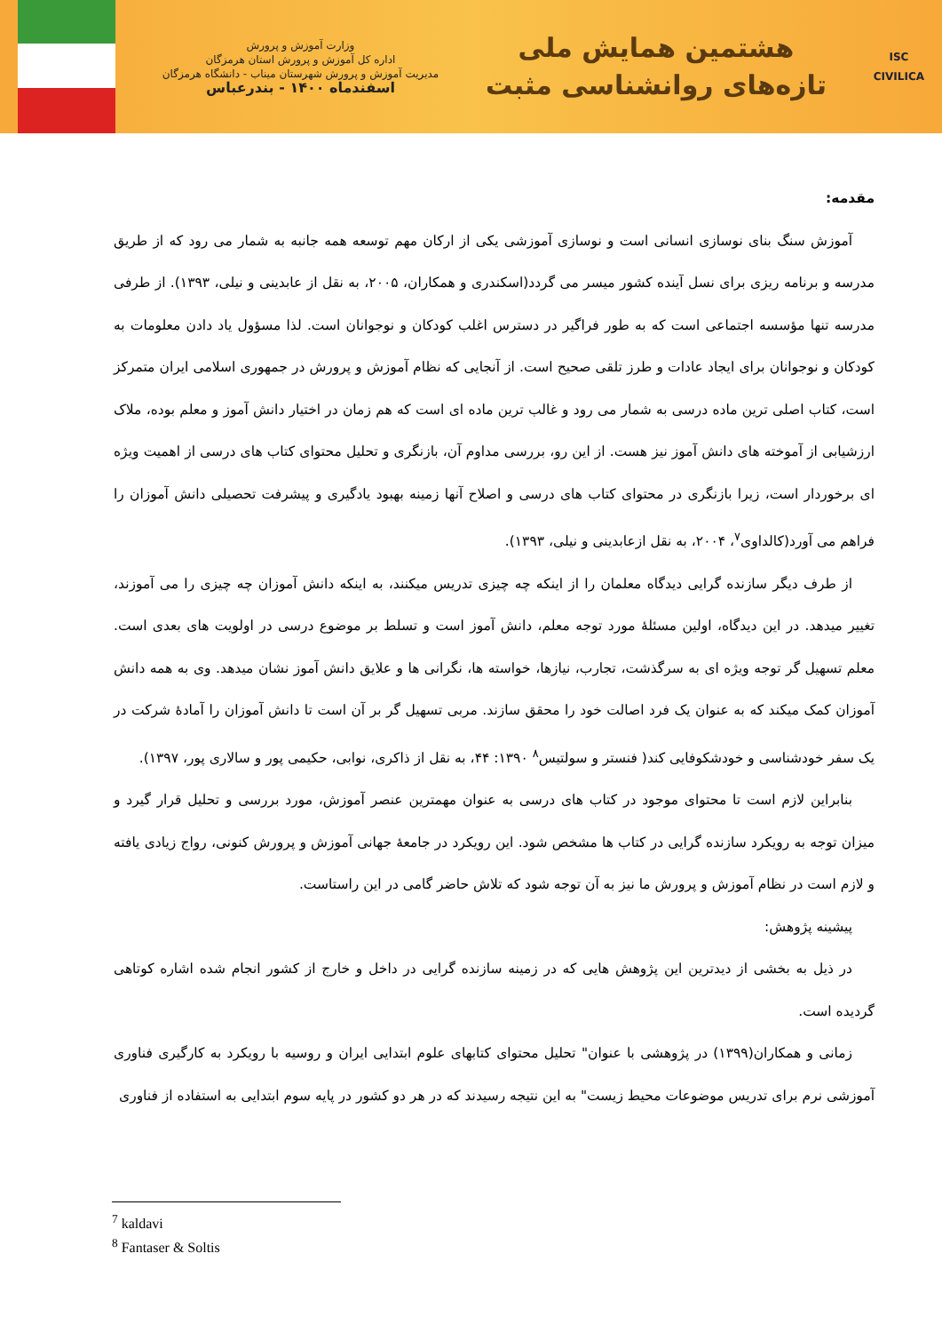ISC
CIVILICA
هشتمین همایش ملی
تازه‌های روانشناسی مثبت
وزارت آموزش و پرورش
اداره کل آموزش و پرورش استان هرمزگان
مدیریت آموزش و پرورش شهرستان میناب - دانشگاه هرمزگان
اسفندماه ۱۴۰۰ - بندرعباس
مقدمه:
آموزش سنگ بنای نوسازی انسانی است و نوسازی آموزشی یکی از ارکان مهم توسعه همه جانبه به شمار می رود که از طریق مدرسه و برنامه ریزی برای نسل آینده کشور میسر می گردد(اسکندری و همکاران، ۲۰۰۵، به نقل از عابدینی و نیلی، ۱۳۹۳). از طرفی مدرسه تنها مؤسسه اجتماعی است که به طور فراگیر در دسترس اغلب کودکان و نوجوانان است. لذا مسؤول یاد دادن معلومات به کودکان و نوجوانان برای ایجاد عادات و طرز تلقی صحیح است. از آنجایی که نظام آموزش و پرورش در جمهوری اسلامی ایران متمرکز است، کتاب اصلی ترین ماده درسی به شمار می رود و غالب ترین ماده ای است که هم زمان در اختیار دانش آموز و معلم بوده، ملاک ارزشیابی از آموخته های دانش آموز نیز هست. از این رو، بررسی مداوم آن، بازنگری و تحلیل محتوای کتاب های درسی از اهمیت ویژه ای برخوردار است، زیرا بازنگری در محتوای کتاب های درسی و اصلاح آنها زمینه بهبود یادگیری و پیشرفت تحصیلی دانش آموزان را فراهم می آورد(کالداوی<sup>۷</sup>، ۲۰۰۴، به نقل ازعابدینی و نیلی، ۱۳۹۳).
از طرف دیگر سازنده گرایی دیدگاه معلمان را از اینکه چه چیزی تدریس میکنند، به اینکه دانش آموزان چه چیزی را می آموزند، تغییر میدهد. در این دیدگاه، اولین مسئلهٔ مورد توجه معلم، دانش آموز است و تسلط بر موضوع درسی در اولویت های بعدی است. معلم تسهیل گر توجه ویژه ای به سرگذشت، تجارب، نیازها، خواسته ها، نگرانی ها و علایق دانش آموز نشان میدهد. وی به همه دانش آموزان کمک میکند که به عنوان یک فرد اصالت خود را محقق سازند. مربی تسهیل گر بر آن است تا دانش آموزان را آمادهٔ شرکت در یک سفر خودشناسی و خودشکوفایی کند( فنستر و سولتیس<sup>۸</sup> ۱۳۹۰: ۴۴، به نقل از ذاکری، نوابی، حکیمی پور و سالاری پور، ۱۳۹۷).
بنابراین لازم است تا محتوای موجود در کتاب های درسی به عنوان مهمترین عنصر آموزش، مورد بررسی و تحلیل قرار گیرد و میزان توجه به رویکرد سازنده گرایی در کتاب ها مشخص شود. این رویکرد در جامعهٔ جهانی آموزش و پرورش کنونی، رواج زیادی یافته و لازم است در نظام آموزش و پرورش ما نیز به آن توجه شود که تلاش حاضر گامی در این راستاست.
پیشینه پژوهش:
در ذیل به بخشی از دیدترین این پژوهش هایی که در زمینه سازنده گرایی در داخل و خارج از کشور انجام شده اشاره کوتاهی گردیده است.
زمانی و همکاران(۱۳۹۹) در پژوهشی با عنوان" تحلیل محتوای کتابهای علوم ابتدایی ایران و روسیه با رویکرد به کارگیری فناوری آموزشی نرم برای تدریس موضوعات محیط زیست" به این نتیجه رسیدند که در هر دو کشور در پایه سوم ابتدایی به استفاده از فناوری
<sup>7</sup> kaldavi
<sup>8</sup> Fantaser & Soltis